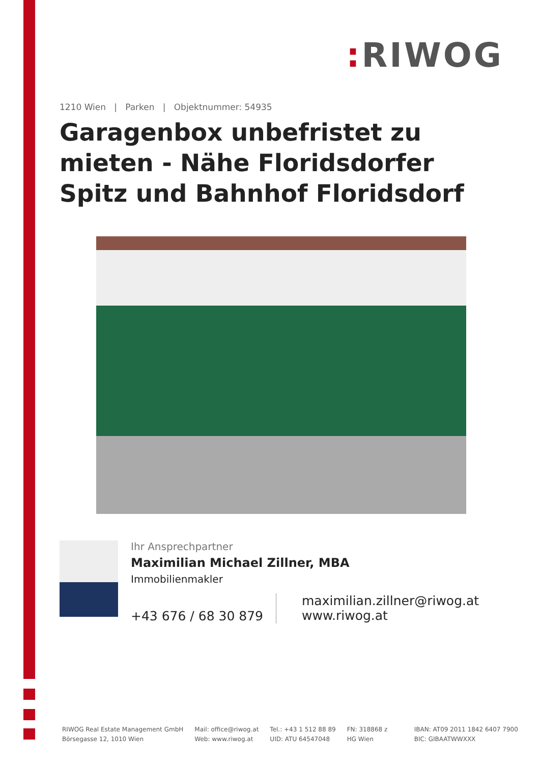: RIWOG
1210 Wien | Parken | Objektnummer: 54935
Garagenbox unbefristet zu mieten - Nähe Floridsdorfer Spitz und Bahnhof Floridsdorf
Ihr Ansprechpartner
Maximilian Michael Zillner, MBA
Immobilienmakler
+43 676 / 68 30 879
maximilian.zillner@riwog.at
www.riwog.at
RIWOG Real Estate Management GmbH
Börsegasse 12, 1010 Wien
Mail: office@riwog.at
Web: www.riwog.at
Tel.: +43 1 512 88 89
UID: ATU 64547048
FN: 318868 z
HG Wien
IBAN: AT09 2011 1842 6407 7900
BIC: GIBAATWWXXX